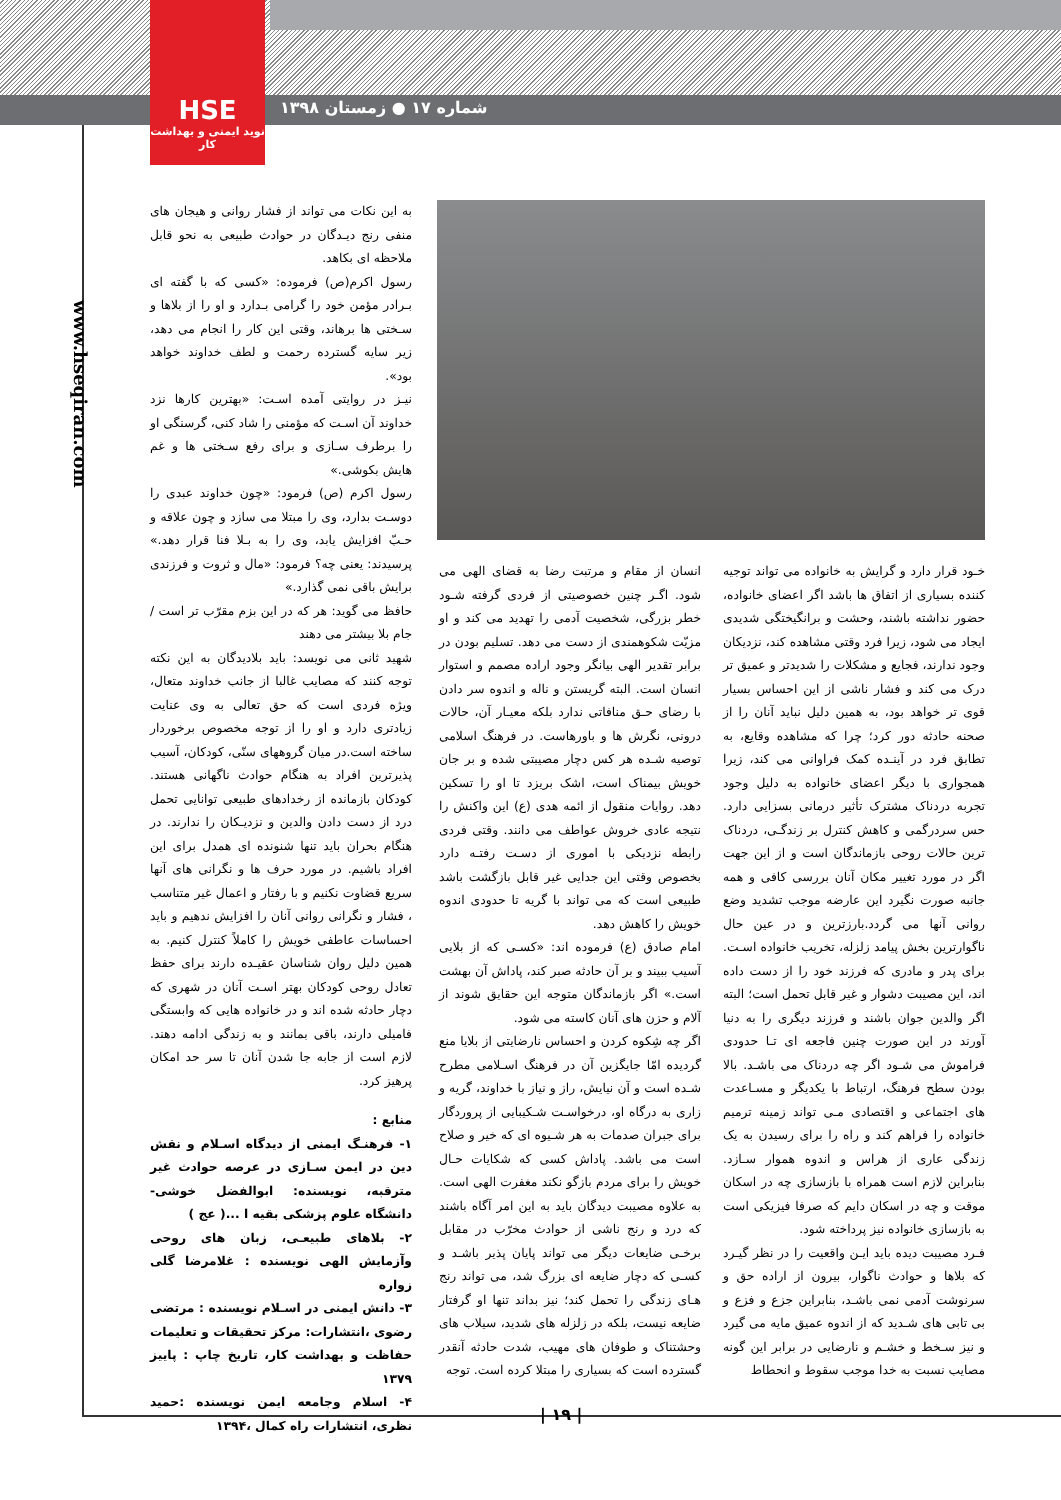HSE
نوید ایمنی و بهداشت کار
شماره ۱۷ ● زمستان ۱۳۹۸
www.hseqiran.com
به این نکات می تواند از فشار روانی و هیجان های منفی رنج دیـدگان در حوادث طبیعی به نحو قابل ملاحظه ای بکاهد.
رسول اکرم(ص) فرموده: «کسی که با گفته ای بـرادر مؤمن خود را گرامی بـدارد و او را از بلاها و سـختی ها برهاند، وقتی این کار را انجام می دهد، زیر سایه گسترده رحمت و لطف خداوند خواهد بود».
نیـز در روایتی آمده اسـت: «بهترین کارها نزد خداوند آن اسـت که مؤمنی را شاد کنی، گرسنگی او را برطرف سـازی و برای رفع سـختی ها و غم هایش بکوشی.»
رسول اکرم (ص) فرمود: «چون خداوند عبدی را دوسـت بدارد، وی را مبتلا می سازد و چون علاقه و حـبّ افزایش یابد، وی را به بـلا فنا قرار دهد.» پرسیدند: یعنی چه؟ فرمود: «مال و ثروت و فرزندی برایش باقی نمی گذارد.»
حافظ می گوید: هر که در این بزم مقرّب تر است /جام بلا بیشتر می دهند
شهید ثانی می نویسد: باید بلادیدگان به این نکته توجه کنند که مصایب غالبا از جانب خداوند متعال، ویژه فردی است که حق تعالی به وی عنایت زیادتری دارد و او را از توجه مخصوص برخوردار ساخته است.در میان گروههای سنّی، کودکان، آسیب پذیرترین افراد به هنگام حوادث ناگهانی هستند. کودکان بازمانده از رخدادهای طبیعی توانایی تحمل درد از دست دادن والدین و نزدیـکان را ندارند. در هنگام بحران باید تنها شنونده ای همدل برای این افراد باشیم. در مورد حرف ها و نگرانی های آنها سریع قضاوت نکنیم و با رفتار و اعمال غیر متناسب ، فشار و نگرانی روانی آنان را افزایش ندهیم و باید احساسات عاطفی خویش را کاملاً کنترل کنیم. به همین دلیل روان شناسان عقیـده دارند برای حفظ تعادل روحی کودکان بهتر اسـت آنان در شهری که دچار حادثه شده اند و در خانواده هایی که وابستگی فامیلی دارند، باقی بمانند و به زندگی ادامه دهند. لازم است از جابه جا شدن آنان تا سر حد امکان پرهیز کرد.
منابع :
۱- فرهنـگ ایمنی از دیدگاه اسـلام و نقش دین در ایمن سـازی در عرصه حوادث غیر مترقبه، نویسنده: ابوالفضل خوشی- دانشگاه علوم پزشکی بقیه ا ...( عج )
۲- بلاهای طبیعـی، زبان های روحی وآزمایش الهی نویسنده : غلامرضا گلی زواره
۳- دانش ایمنی در اسـلام نویسنده : مرتضی رضوی ،انتشارات: مرکز تحقیقات و تعلیمات حفاظت و بهداشت کار، تاریخ چاپ : پاییز ۱۳۷۹
۴- اسلام وجامعه ایمن نویسنده :حمید نظری، انتشارات راه کمال ،۱۳۹۴
خـود قرار دارد و گرایش به خانواده می تواند توجیه کننده بسیاری از اتفاق ها باشد اگر اعضای خانواده، حضور نداشته باشند، وحشت و برانگیختگی شدیدی ایجاد می شود، زیرا فرد وقتی مشاهده کند، نزدیکان وجود ندارند، فجایع و مشکلات را شدیدتر و عمیق تر درک می کند و فشار ناشی از این احساس بسیار قوی تر خواهد بود، به همین دلیل نباید آنان را از صحنه حادثه دور کرد؛ چرا که مشاهده وقایع، به تطابق فرد در آینـده کمک فراوانی می کند، زیرا همجواری با دیگر اعضای خانواده به دلیل وجود تجربه دردناک مشترک تأثیر درمانی بسزایی دارد. حس سردرگمی و کاهش کنترل بر زندگـی، دردناک ترین حالات روحی بازماندگان است و از این جهت اگر در مورد تغییر مکان آنان بررسی کافی و همه جانبه صورت نگیرد این عارضه موجب تشدید وضع روانی آنها می گردد.بارزترین و در عین حال ناگوارترین بخش پیامد زلزله، تخریب خانواده اسـت. برای پدر و مادری که فرزند خود را از دست داده اند، این مصیبت دشوار و غیر قابل تحمل است؛ البته اگر والدین جوان باشند و فرزند دیگری را به دنیا آورند در این صورت چنین فاجعه ای تـا حدودی فراموش می شـود اگر چه دردناک می باشـد. بالا بودن سطح فرهنگ، ارتباط با یکدیگر و مسـاعدت های اجتماعی و اقتصادی مـی تواند زمینه ترمیم خانواده را فراهم کند و راه را برای رسیدن به یک زندگی عاری از هراس و اندوه هموار سـازد. بنابراین لازم است همراه با بازسازی چه در اسکان موقت و چه در اسکان دایم که صرفا فیزیکی است به بازسازی خانواده نیز پرداخته شود.
فـرد مصیبت دیده باید ایـن واقعیت را در نظر گیـرد که بلاها و حوادث ناگوار، بیرون از اراده حق و سرنوشت آدمی نمی باشـد، بنابراین جزع و فزع و بی تابی های شـدید که از اندوه عمیق مایه می گیرد و نیز سـخط و خشـم و نارضایی در برابر این گونه مصایب نسبت به خدا موجب سقوط و انحطاط
انسان از مقام و مرتبت رضا به قضای الهی می شود. اگـر چنین خصوصیتی از فردی گرفته شـود خطر بزرگی، شخصیت آدمی را تهدید می کند و او مزیّت شکوهمندی از دست می دهد. تسلیم بودن در برابر تقدیر الهی بیانگر وجود اراده مصمم و استوار انسان است. البته گریستن و ناله و اندوه سر دادن با رضای حـق منافاتی ندارد بلکه معیـار آن، حالات درونی، نگرش ها و باورهاست. در فرهنگ اسلامی توصیه شـده هر کس دچار مصیبتی شده و بر جان خویش بیمناک است، اشک بریزد تا او را تسکین دهد. روایات منقول از ائمه هدی (ع) این واکنش را نتیجه عادی خروش عواطف می دانند. وقتی فردی رابطه نزدیکی با اموری از دسـت رفتـه دارد بخصوص وقتی این جدایی غیر قابل بازگشت باشد طبیعی است که می تواند با گریه تا حدودی اندوه خویش را کاهش دهد.
امام صادق (ع) فرموده اند: «کسـی که از بلایی آسیب ببیند و بر آن حادثه صبر کند، پاداش آن بهشت است.» اگر بازماندگان متوجه این حقایق شوند از آلام و حزن های آنان کاسته می شود.
اگر چه شِکوه کردن و احساس نارضایتی از بلایا منع گردیده امّا جایگزین آن در فرهنگ اسـلامی مطرح شـده است و آن نیایش، راز و نیاز با خداوند، گریه و زاری به درگاه او، درخواسـت شـکیبایی از پروردگار برای جبران صدمات به هر شـیوه ای که خیر و صلاح است می باشد. پاداش کسی که شکایات حـال خویش را برای مردم بازگو نکند مغفرت الهی است. به علاوه مصیبت دیدگان باید به این امر آگاه باشند که درد و رنج ناشی از حوادث مخرّب در مقابل برخـی ضایعات دیگر می تواند پایان پذیر باشـد و کسـی که دچار ضایعه ای بزرگ شد، می تواند رنج هـای زندگی را تحمل کند؛ نیز بداند تنها او گرفتار ضایعه نیست، بلکه در زلزله های شدید، سیلاب های وحشتناک و طوفان های مهیب، شدت حادثه آنقدر گسترده است که بسیاری را مبتلا کرده است. توجه
| ۱۹ |